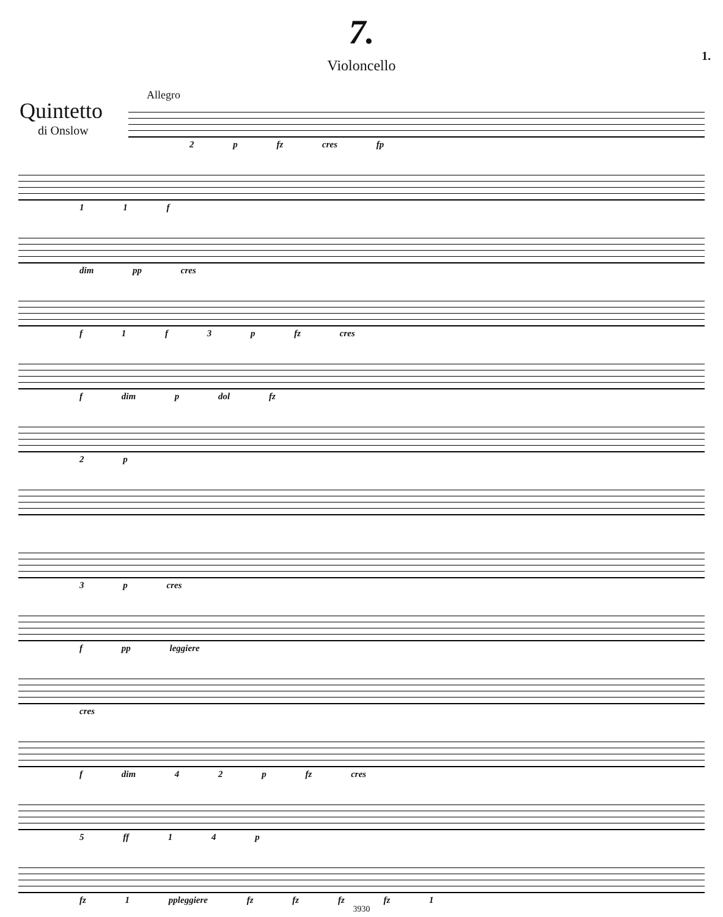7.
Violoncello
1.
Allegro
Quintetto
di Onslow
2 p fz cres fp 1 1 f dim pp cres f 1 f 3 p fz cres f dim p dol fz 2 p 3 p cres f pp leggiere cres f dim 4 2 p fz cres 5 ff 1 4 p fz 1 ppleggiere fz fz fz fz 1
3930